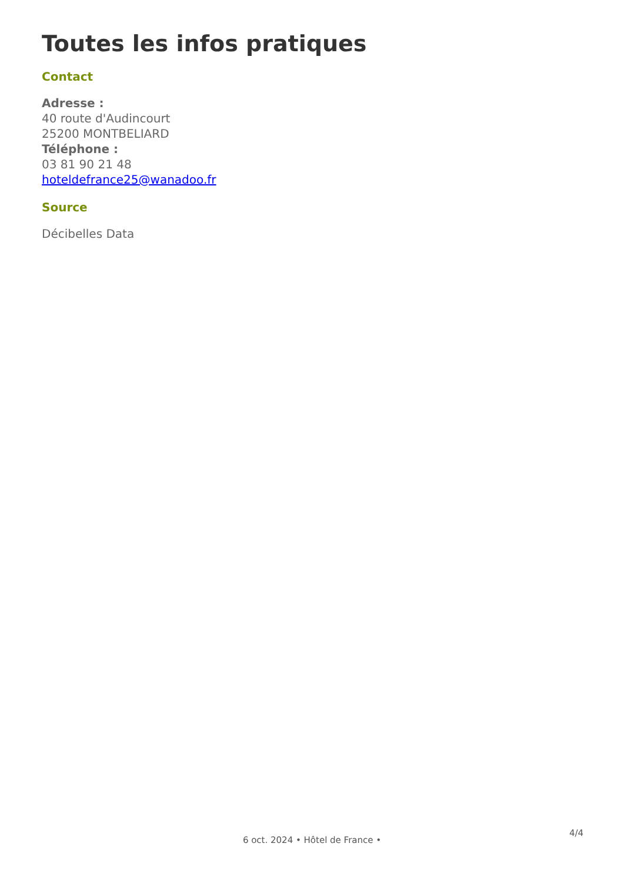Toutes les infos pratiques
Contact
Adresse :
40 route d'Audincourt
25200 MONTBELIARD
Téléphone :
03 81 90 21 48
hoteldefrance25@wanadoo.fr
Source
Décibelles Data
4/4
6 oct. 2024 • Hôtel de France •